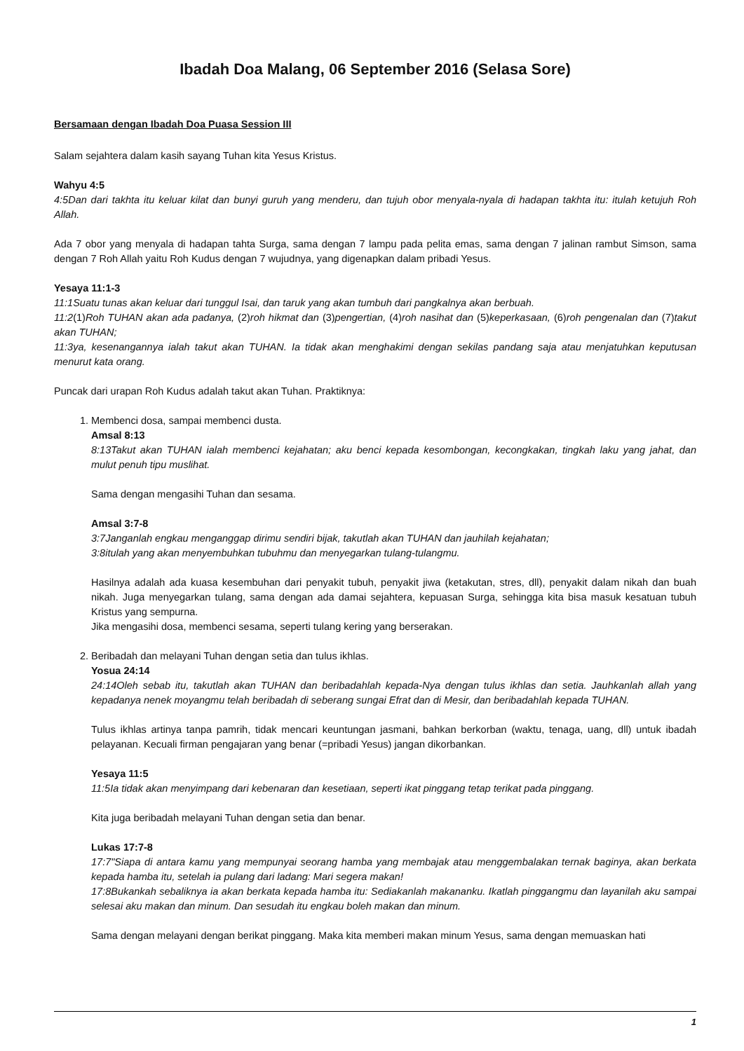Ibadah Doa Malang, 06 September 2016 (Selasa Sore)
Bersamaan dengan Ibadah Doa Puasa Session III
Salam sejahtera dalam kasih sayang Tuhan kita Yesus Kristus.
Wahyu 4:5
4:5Dan dari takhta itu keluar kilat dan bunyi guruh yang menderu, dan tujuh obor menyala-nyala di hadapan takhta itu: itulah ketujuh Roh Allah.
Ada 7 obor yang menyala di hadapan tahta Surga, sama dengan 7 lampu pada pelita emas, sama dengan 7 jalinan rambut Simson, sama dengan 7 Roh Allah yaitu Roh Kudus dengan 7 wujudnya, yang digenapkan dalam pribadi Yesus.
Yesaya 11:1-3
11:1Suatu tunas akan keluar dari tunggul Isai, dan taruk yang akan tumbuh dari pangkalnya akan berbuah.
11:2(1)Roh TUHAN akan ada padanya, (2)roh hikmat dan (3)pengertian, (4)roh nasihat dan (5)keperkasaan, (6)roh pengenalan dan (7)takut akan TUHAN;
11:3ya, kesenangannya ialah takut akan TUHAN. Ia tidak akan menghakimi dengan sekilas pandang saja atau menjatuhkan keputusan menurut kata orang.
Puncak dari urapan Roh Kudus adalah takut akan Tuhan. Praktiknya:
1. Membenci dosa, sampai membenci dusta.
Amsal 8:13
8:13Takut akan TUHAN ialah membenci kejahatan; aku benci kepada kesombongan, kecongkakan, tingkah laku yang jahat, dan mulut penuh tipu muslihat.
Sama dengan mengasihi Tuhan dan sesama.
Amsal 3:7-8
3:7Janganlah engkau menganggap dirimu sendiri bijak, takutlah akan TUHAN dan jauhilah kejahatan;
3:8itulah yang akan menyembuhkan tubuhmu dan menyegarkan tulang-tulangmu.
Hasilnya adalah ada kuasa kesembuhan dari penyakit tubuh, penyakit jiwa (ketakutan, stres, dll), penyakit dalam nikah dan buah nikah. Juga menyegarkan tulang, sama dengan ada damai sejahtera, kepuasan Surga, sehingga kita bisa masuk kesatuan tubuh Kristus yang sempurna.
Jika mengasihi dosa, membenci sesama, seperti tulang kering yang berserakan.
2. Beribadah dan melayani Tuhan dengan setia dan tulus ikhlas.
Yosua 24:14
24:14Oleh sebab itu, takutlah akan TUHAN dan beribadahlah kepada-Nya dengan tulus ikhlas dan setia. Jauhkanlah allah yang kepadanya nenek moyangmu telah beribadah di seberang sungai Efrat dan di Mesir, dan beribadahlah kepada TUHAN.
Tulus ikhlas artinya tanpa pamrih, tidak mencari keuntungan jasmani, bahkan berkorban (waktu, tenaga, uang, dll) untuk ibadah pelayanan. Kecuali firman pengajaran yang benar (=pribadi Yesus) jangan dikorbankan.
Yesaya 11:5
11:5Ia tidak akan menyimpang dari kebenaran dan kesetiaan, seperti ikat pinggang tetap terikat pada pinggang.
Kita juga beribadah melayani Tuhan dengan setia dan benar.
Lukas 17:7-8
17:7"Siapa di antara kamu yang mempunyai seorang hamba yang membajak atau menggembalakan ternak baginya, akan berkata kepada hamba itu, setelah ia pulang dari ladang: Mari segera makan!
17:8Bukankah sebaliknya ia akan berkata kepada hamba itu: Sediakanlah makananku. Ikatlah pinggangmu dan layanilah aku sampai selesai aku makan dan minum. Dan sesudah itu engkau boleh makan dan minum.
Sama dengan melayani dengan berikat pinggang. Maka kita memberi makan minum Yesus, sama dengan memuaskan hati
1